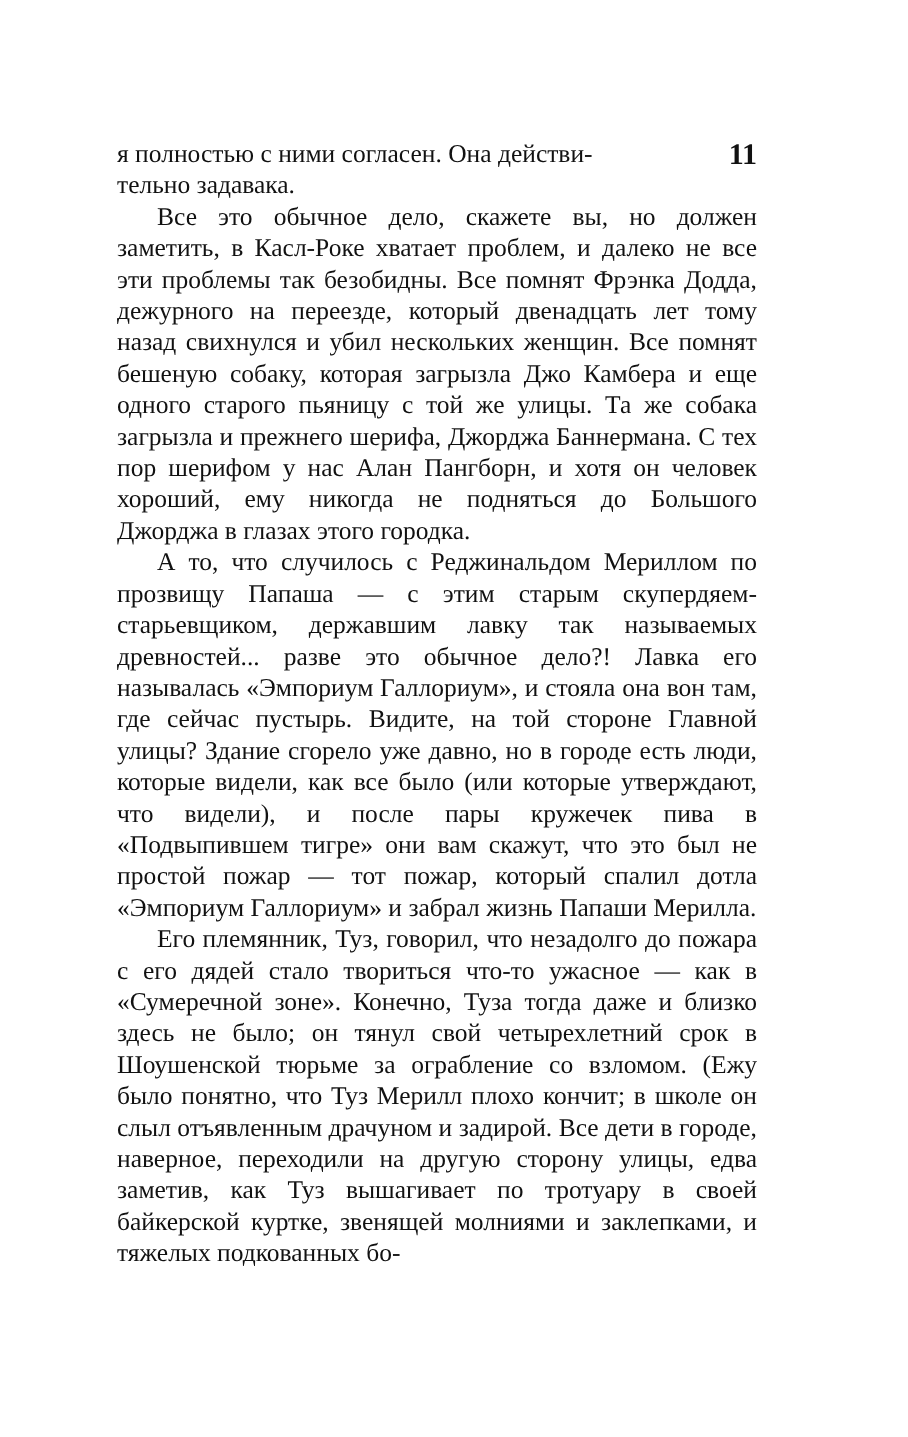я полностью с ними согласен. Она действи- 11
тельно задавака.
Все это обычное дело, скажете вы, но должен заметить, в Касл-Роке хватает проблем, и далеко не все эти проблемы так безобидны. Все помнят Фрэнка Додда, дежурного на переезде, который двенадцать лет тому назад свихнулся и убил нескольких женщин. Все помнят бешеную собаку, которая загрызла Джо Камбера и еще одного старого пьяницу с той же улицы. Та же собака загрызла и прежнего шерифа, Джорджа Баннермана. С тех пор шерифом у нас Алан Пангборн, и хотя он человек хороший, ему никогда не подняться до Большого Джорджа в глазах этого городка.
А то, что случилось с Реджинальдом Мериллом по прозвищу Папаша — с этим старым скупердяем-старьевщиком, державшим лавку так называемых древностей... разве это обычное дело?! Лавка его называлась «Эмпориум Галлориум», и стояла она вон там, где сейчас пустырь. Видите, на той стороне Главной улицы? Здание сгорело уже давно, но в городе есть люди, которые видели, как все было (или которые утверждают, что видели), и после пары кружечек пива в «Подвыпившем тигре» они вам скажут, что это был не простой пожар — тот пожар, который спалил дотла «Эмпориум Галлориум» и забрал жизнь Папаши Мерилла.
Его племянник, Туз, говорил, что незадолго до пожара с его дядей стало твориться что-то ужасное — как в «Сумеречной зоне». Конечно, Туза тогда даже и близко здесь не было; он тянул свой четырехлетний срок в Шоушенской тюрьме за ограбление со взломом. (Ежу было понятно, что Туз Мерилл плохо кончит; в школе он слыл отъявленным драчуном и задирой. Все дети в городе, наверное, переходили на другую сторону улицы, едва заметив, как Туз вышагивает по тротуару в своей байкерской куртке, звенящей молниями и заклепками, и тяжелых подкованных бо-